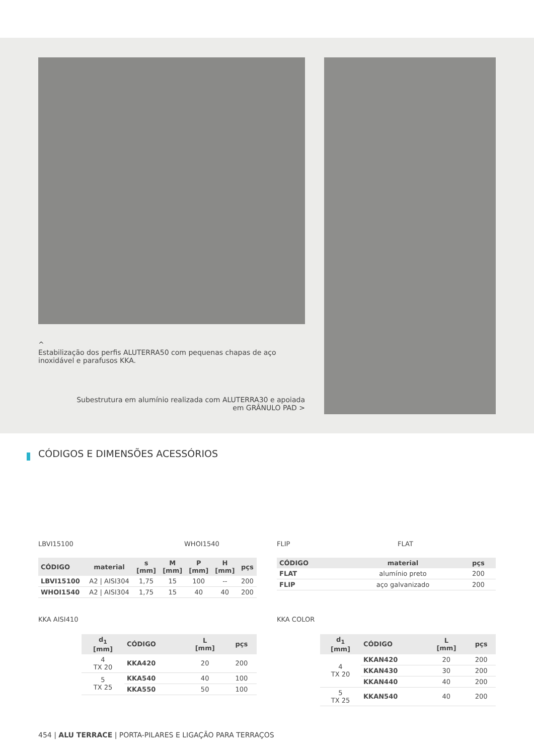^
Estabilização dos perfis ALUTERRA50 com pequenas chapas de aço inoxidável e parafusos KKA.
Subestrutura em alumínio realizada com ALUTERRA30 e apoiada em GRÂNULO PAD >
CÓDIGOS E DIMENSÕES ACESSÓRIOS
LBVI15100 WHOI1540 FLIP FLAT
| CÓDIGO | material | s [mm] | M [mm] | P [mm] | H [mm] | pçs |
| --- | --- | --- | --- | --- | --- | --- |
| LBVI15100 | A2 / AISI304 | 1,75 | 15 | 100 | -- | 200 |
| WHOI1540 | A2 / AISI304 | 1,75 | 15 | 40 | 40 | 200 |
| CÓDIGO | material | pçs |
| --- | --- | --- |
| FLAT | alumínio preto | 200 |
| FLIP | aço galvanizado | 200 |
KKA AISI410 KKA COLOR
| d<sub>1</sub> [mm] | CÓDIGO | L [mm] | pçs |
| --- | --- | --- | --- |
| 4 TX 20 | KKA420 | 20 | 200 |
| 5 TX 25 | KKA540 | 40 | 100 |
| | KKA550 | 50 | 100 |
| d<sub>1</sub> [mm] | CÓDIGO | L [mm] | pçs |
| --- | --- | --- | --- |
| 4 TX 20 | KKAN420 | 20 | 200 |
| | KKAN430 | 30 | 200 |
| | KKAN440 | 40 | 200 |
| 5 TX 25 | KKAN540 | 40 | 200 |
454 | ALU TERRACE | PORTA-PILARES E LIGAÇÃO PARA TERRAÇOS